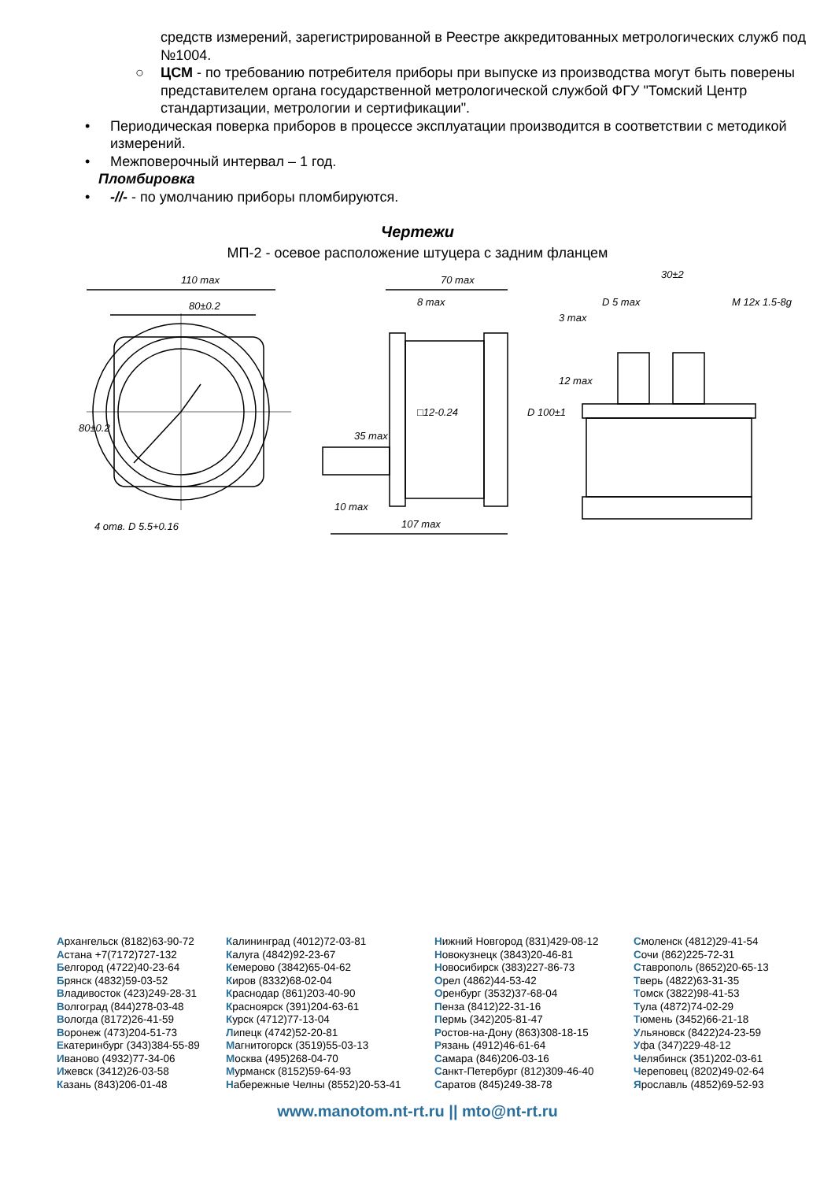средств измерений, зарегистрированной в Реестре аккредитованных метрологических служб под №1004.
○ ЦСМ - по требованию потребителя приборы при выпуске из производства могут быть поверены представителем органа государственной метрологической службой ФГУ "Томский Центр стандартизации, метрологии и сертификации".
• Периодическая поверка приборов в процессе эксплуатации производится в соответствии с методикой измерений.
• Межповерочный интервал – 1 год.
Пломбировка
• -//- - по умолчанию приборы пломбируются.
Чертежи
МП-2 - осевое расположение штуцера с задним фланцем
110 max
80±0.2
4 отв. D 5.5+0.16
70 max
8 max
10 max
107 max
30±2
D 5 max
M 12x 1.5-8g
80±0.2
35 max
D 100±1
□12-0.24
3 max
12 max
Архангельск (8182)63-90-72
Астана +7(7172)727-132
Белгород (4722)40-23-64
Брянск (4832)59-03-52
Владивосток (423)249-28-31
Волгоград (844)278-03-48
Вологда (8172)26-41-59
Воронеж (473)204-51-73
Екатеринбург (343)384-55-89
Иваново (4932)77-34-06
Ижевск (3412)26-03-58
Казань (843)206-01-48
Калининград (4012)72-03-81
Калуга (4842)92-23-67
Кемерово (3842)65-04-62
Киров (8332)68-02-04
Краснодар (861)203-40-90
Красноярск (391)204-63-61
Курск (4712)77-13-04
Липецк (4742)52-20-81
Магнитогорск (3519)55-03-13
Москва (495)268-04-70
Мурманск (8152)59-64-93
Набережные Челны (8552)20-53-41
Нижний Новгород (831)429-08-12
Новокузнецк (3843)20-46-81
Новосибирск (383)227-86-73
Орел (4862)44-53-42
Оренбург (3532)37-68-04
Пенза (8412)22-31-16
Пермь (342)205-81-47
Ростов-на-Дону (863)308-18-15
Рязань (4912)46-61-64
Самара (846)206-03-16
Санкт-Петербург (812)309-46-40
Саратов (845)249-38-78
Смоленск (4812)29-41-54
Сочи (862)225-72-31
Ставрополь (8652)20-65-13
Тверь (4822)63-31-35
Томск (3822)98-41-53
Тула (4872)74-02-29
Тюмень (3452)66-21-18
Ульяновск (8422)24-23-59
Уфа (347)229-48-12
Челябинск (351)202-03-61
Череповец (8202)49-02-64
Ярославль (4852)69-52-93
www.manotom.nt-rt.ru || mto@nt-rt.ru